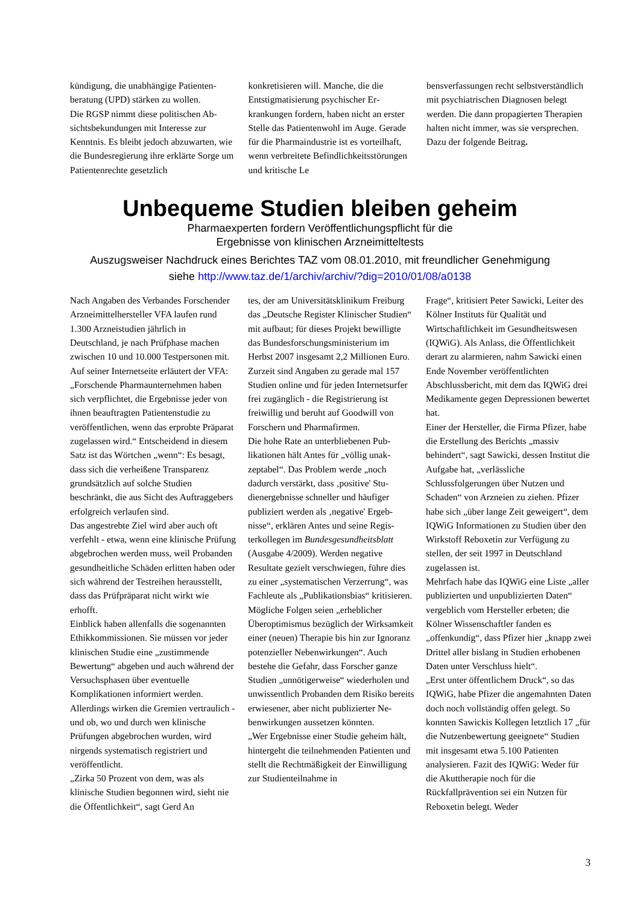kündigung, die unabhängige Patienten­beratung (UPD) stärken zu wollen.
Die RGSP nimmt diese politischen Ab­sichtsbekundungen mit Interesse zur Kenntnis. Es bleibt jedoch abzuwarten, wie die Bundesregierung ihre erklärte Sorge um Patientenrechte gesetzlich
konkretisieren will. Manche, die die Entstigmatisierung psychischer Er­krankungen fordern, haben nicht an erster Stelle das Patientenwohl im Au­ge. Gerade für die Pharmaindustrie ist es vorteilhaft, wenn verbreitete Befind­lichkeitsstörungen und kritische Le­
bensverfassungen recht selbstverständ­lich mit psychiatrischen Diagnosen be­legt werden. Die dann propagierten Therapien halten nicht immer, was sie versprechen. Dazu der folgende Bei­trag.
Unbequeme Studien bleiben geheim
Pharmaexperten fordern Veröffentlichungspflicht für die
Ergebnisse von klinischen Arzneimitteltests
Auszugsweiser Nachdruck eines Berichtes TAZ vom 08.01.2010, mit freundlicher Genehmigung
siehe http://www.taz.de/1/archiv/archiv/?dig=2010/01/08/a0138
Nach Angaben des Verbandes For­schender Arzneimittelhersteller VFA laufen rund 1.300 Arzneistudien jähr­lich in Deutschland, je nach Prüfphase machen zwischen 10 und 10.000 Test­personen mit. Auf seiner Internetseite erläutert der VFA: „Forschende Phar­maunternehmen haben sich verpflich­tet, die Ergebnisse jeder von ihnen be­auftragten Patientenstudie zu veröffent­lichen, wenn das erprobte Präparat zu­gelassen wird.“ Entscheidend in diesem Satz ist das Wörtchen „wenn“: Es be­sagt, dass sich die verheißene Transpa­renz grundsätzlich auf solche Studien beschränkt, die aus Sicht des Auftrag­gebers erfolgreich verlaufen sind.
Das angestrebte Ziel wird aber auch oft verfehlt - etwa, wenn eine klinische Prüfung abgebrochen werden muss, weil Probanden gesundheitliche Schä­den erlitten haben oder sich während der Testreihen herausstellt, dass das Prüfpräparat nicht wirkt wie erhofft.
Einblick haben allenfalls die sogenann­ten Ethikkommissionen. Sie müssen vor jeder klinischen Studie eine „zu­stimmende Bewertung“ abgeben und auch während der Versuchsphasen über eventuelle Komplikationen informiert werden. Allerdings wirken die Gremien vertraulich - und ob, wo und durch wen klinische Prüfungen abgebrochen wur­den, wird nirgends systematisch regist­riert und veröffentlicht.
„Zirka 50 Prozent von dem, was als klinische Studien begonnen wird, sieht nie die Öffentlichkeit“, sagt Gerd An­
tes, der am Universitätsklinikum Frei­burg das „Deutsche Register Klinischer Studien“ mit aufbaut; für dieses Projekt bewilligte das Bundesforschungsminis­terium im Herbst 2007 insgesamt 2,2 Millionen Euro. Zurzeit sind Angaben zu gerade mal 157 Studien online und für jeden Internetsurfer frei zugänglich - die Registrierung ist freiwillig und be­ruht auf Goodwill von Forschern und Pharmafirmen.
Die hohe Rate an unterbliebenen Pub­likationen hält Antes für „völlig unak­zeptabel“. Das Problem werde „noch dadurch verstärkt, dass ‚positive' Stu­dienergebnisse schneller und häufiger publiziert werden als ‚negative' Ergeb­nisse“, erklären Antes und seine Regis­terkollegen im Bundesgesundheitsblatt (Ausgabe 4/2009). Werden negative Resultate gezielt verschwiegen, führe dies zu einer „systematischen Verzer­rung“, was Fachleute als „Publikati­onsbias“ kritisieren.
Mögliche Folgen seien „erheblicher Überoptimismus bezüglich der Wirk­samkeit einer (neuen) Therapie bis hin zur Ignoranz potenzieller Nebenwir­kungen“. Auch bestehe die Gefahr, dass Forscher ganze Studien „unnöti­gerweise“ wiederholen und unwissent­lich Probanden dem Risiko bereits er­wiesener, aber nicht publizierter Ne­benwirkungen aussetzen könnten.
„Wer Ergebnisse einer Studie geheim hält, hintergeht die teilnehmenden Pati­enten und stellt die Rechtmäßigkeit der Einwilligung zur Studienteilnahme in
Frage“, kritisiert Peter Sawicki, Leiter des Kölner Instituts für Qualität und Wirtschaftlichkeit im Gesundheitswe­sen (IQWiG). Als Anlass, die Öffent­lichkeit derart zu alarmieren, nahm Sawicki einen Ende November veröf­fentlichten Abschlussbericht, mit dem das IQWiG drei Medikamente gegen Depressionen bewertet hat.
Einer der Hersteller, die Firma Pfizer, habe die Erstellung des Berichts „mas­siv behindert“, sagt Sawicki, dessen In­stitut die Aufgabe hat, „verlässliche Schlussfolgerungen über Nutzen und Schaden“ von Arzneien zu ziehen. Pfi­zer habe sich „über lange Zeit gewei­gert“, dem IQWiG Informationen zu Studien über den Wirkstoff Reboxetin zur Verfügung zu stellen, der seit 1997 in Deutschland zugelassen ist.
Mehrfach habe das IQWiG eine Liste „aller publizierten und unpublizierten Daten“ vergeblich vom Hersteller erbe­ten; die Kölner Wissenschaftler fanden es „offenkundig“, dass Pfizer hier „knapp zwei Drittel aller bislang in Studien erhobenen Daten unter Ver­schluss hielt“.
„Erst unter öffentlichem Druck“, so das IQWiG, habe Pfizer die angemahnten Daten doch noch vollständig offen ge­legt. So konnten Sawickis Kollegen letztlich 17 „für die Nutzenbewertung geeignete“ Studien mit insgesamt etwa 5.100 Patienten analysieren. Fazit des IQWiG: Weder für die Akuttherapie noch für die Rückfallprävention sei ein Nutzen für Reboxetin belegt. Weder
3